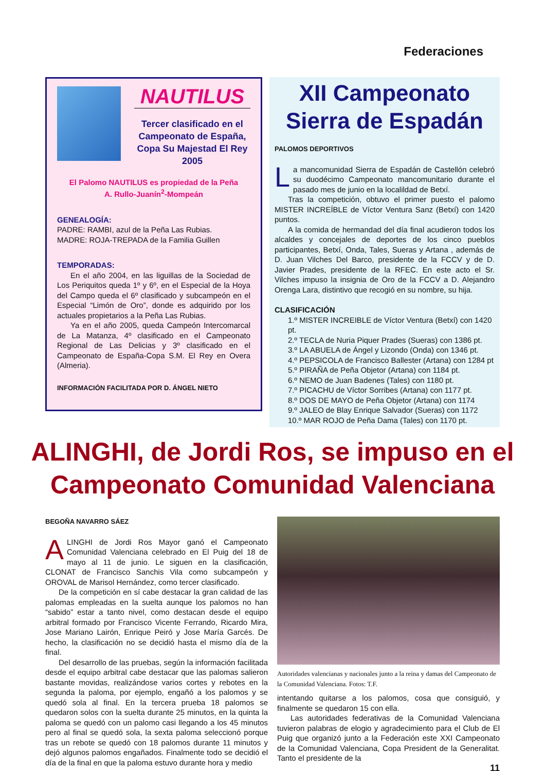Federaciones
NAUTILUS
Tercer clasificado en el Campeonato de España, Copa Su Majestad El Rey 2005
El Palomo NAUTILUS es propiedad de la Peña
A. Rullo-Juanín<sup>2</sup>-Mompeán
GENEALOGÍA:
PADRE: RAMBI, azul de la Peña Las Rubias.
MADRE: ROJA-TREPADA de la Familia Guillen
TEMPORADAS:
En el año 2004, en las liguillas de la Sociedad de Los Periquitos queda 1º y 6º, en el Especial de la Hoya del Campo queda el 6º clasificado y subcampeón en el Especial “Limón de Oro”, donde es adquirido por los actuales propietarios a la Peña Las Rubias.
Ya en el año 2005, queda Campeón Intercomarcal de La Matanza, 4º clasificado en el Campeonato Regional de Las Delicias y 3º clasificado en el Campeonato de España-Copa S.M. El Rey en Overa (Almeria).
INFORMACIÓN FACILITADA POR D. ÁNGEL NIETO
XII Campeonato Sierra de Espadán
PALOMOS DEPORTIVOS
La mancomunidad Sierra de Espadán de Castellón celebró su duodécimo Campeonato mancomunitario durante el pasado mes de junio en la localildad de Betxí.
Tras la competición, obtuvo el primer puesto el palomo MISTER INCREÍBLE de Víctor Ventura Sanz (Betxí) con 1420 puntos.
A la comida de hermandad del día final acudieron todos los alcaldes y concejales de deportes de los cinco pueblos participantes, Betxí, Onda, Tales, Sueras y Artana , además de D. Juan Vilches Del Barco, presidente de la FCCV y de D. Javier Prades, presidente de la RFEC. En este acto el Sr. Vilches impuso la insignia de Oro de la FCCV a D. Alejandro Orenga Lara, distintivo que recogió en su nombre, su hija.
CLASIFICACIÓN
1.º MISTER INCREIBLE de Víctor Ventura (Betxí) con 1420 pt.
2.º TECLA de Nuria Piquer Prades (Sueras) con 1386 pt.
3.º LA ABUELA de Ángel y Lizondo (Onda) con 1346 pt.
4.º PEPSICOLA de Francisco Ballester (Artana) con 1284 pt
5.º PIRAÑA de Peña Objetor (Artana) con 1184 pt.
6.º NEMO de Juan Badenes (Tales) con 1180 pt.
7.º PICACHU de Víctor Sorribes (Artana) con 1177 pt.
8.º DOS DE MAYO de Peña Objetor (Artana) con 1174
9.º JALEO de Blay Enrique Salvador (Sueras) con 1172
10.º MAR ROJO de Peña Dama (Tales) con 1170 pt.
ALINGHI, de Jordi Ros, se impuso en el
Campeonato Comunidad Valenciana
BEGOÑA NAVARRO SÁEZ
ALINGHI de Jordi Ros Mayor ganó el Campeonato Comunidad Valenciana celebrado en El Puig del 18 de mayo al 11 de junio. Le siguen en la clasificación, CLONAT de Francisco Sanchis Vila como subcampeón y OROVAL de Marisol Hernández, como tercer clasificado.
De la competición en sí cabe destacar la gran calidad de las palomas empleadas en la suelta aunque los palomos no han “sabido” estar a tanto nivel, como destacan desde el equipo arbitral formado por Francisco Vicente Ferrando, Ricardo Mira, Jose Mariano Lairón, Enrique Peiró y Jose María Garcés. De hecho, la clasificación no se decidió hasta el mismo día de la final.
Del desarrollo de las pruebas, según la información facilitada desde el equipo arbitral cabe destacar que las palomas salieron bastante movidas, realizándose varios cortes y rebotes en la segunda la paloma, por ejemplo, engañó a los palomos y se quedó sola al final. En la tercera prueba 18 palomos se quedaron solos con la suelta durante 25 minutos, en la quinta la paloma se quedó con un palomo casi llegando a los 45 minutos pero al final se quedó sola, la sexta paloma seleccionó porque tras un rebote se quedó con 18 palomos durante 11 minutos y dejó algunos palomos engañados. Finalmente todo se decidió el día de la final en que la paloma estuvo durante hora y medio
Autoridades valencianas y nacionales junto a la reina y damas del Campeonato de la Comunidad Valenciana. Fotos: T.F.
intentando quitarse a los palomos, cosa que consiguió, y finalmente se quedaron 15 con ella.
Las autoridades federativas de la Comunidad Valenciana tuvieron palabras de elogio y agradecimiento para el Club de El Puig que organizó junto a la Federación este XXI Campeonato de la Comunidad Valenciana, Copa President de la Generalitat. Tanto el presidente de la
11